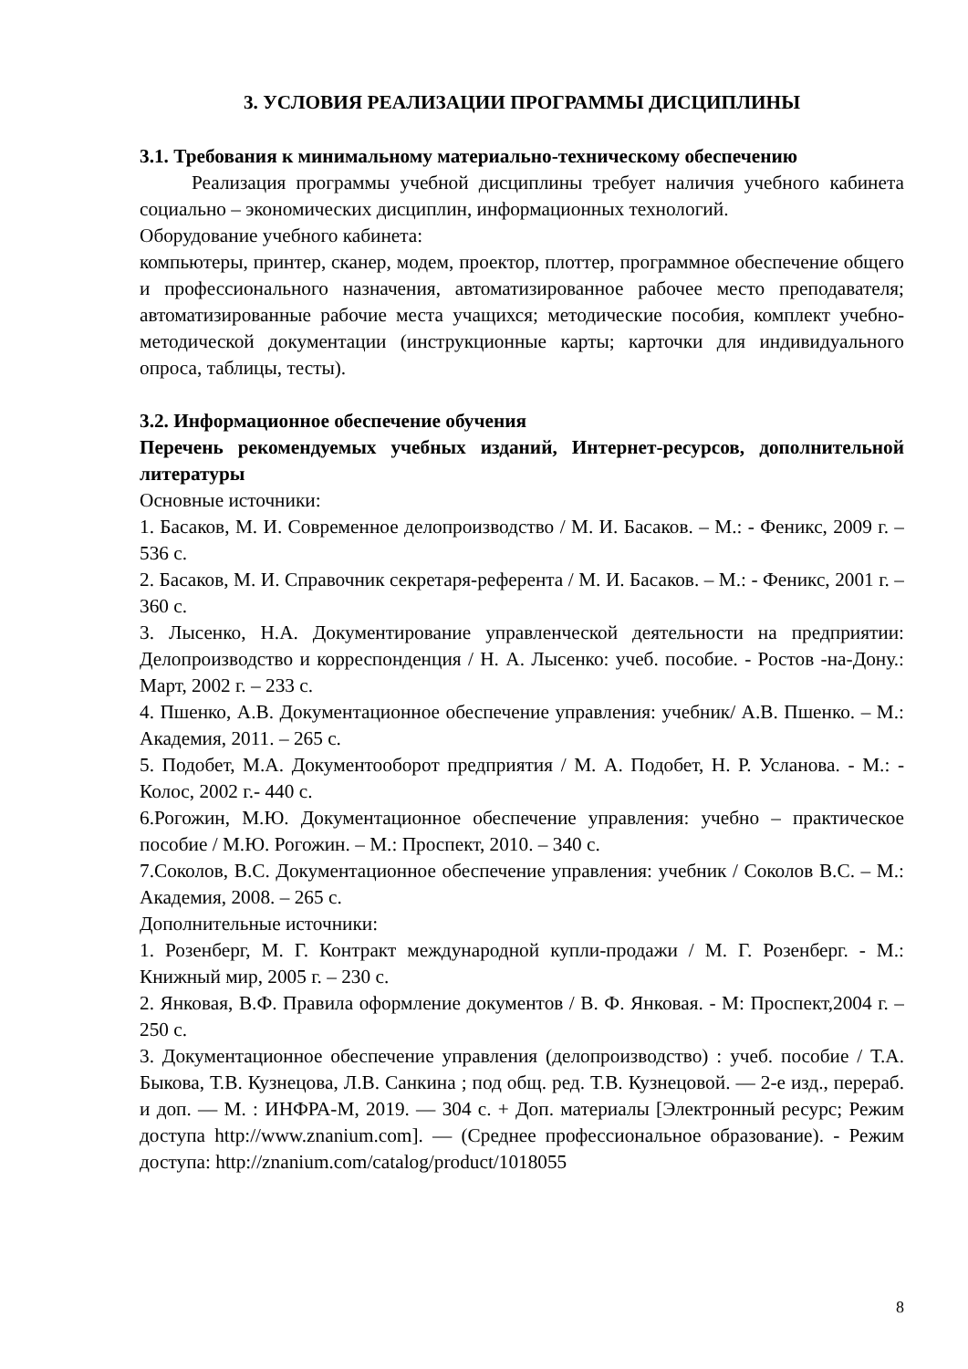3. УСЛОВИЯ РЕАЛИЗАЦИИ ПРОГРАММЫ ДИСЦИПЛИНЫ
3.1. Требования к минимальному материально-техническому обеспечению
Реализация программы учебной дисциплины требует наличия учебного кабинета социально – экономических дисциплин, информационных технологий.
Оборудование учебного кабинета:
компьютеры, принтер, сканер, модем, проектор, плоттер, программное обеспечение общего и профессионального назначения, автоматизированное рабочее место преподавателя; автоматизированные рабочие места учащихся; методические пособия, комплект учебно-методической документации (инструкционные карты; карточки для индивидуального опроса, таблицы, тесты).
3.2. Информационное обеспечение обучения
Перечень рекомендуемых учебных изданий, Интернет-ресурсов, дополнительной литературы
Основные источники:
1. Басаков, М. И. Современное делопроизводство / М. И. Басаков. – М.: - Феникс, 2009 г. – 536 с.
2. Басаков, М. И. Справочник секретаря-референта / М. И. Басаков. – М.: - Феникс, 2001 г. – 360 с.
3. Лысенко, Н.А. Документирование управленческой деятельности на предприятии: Делопроизводство и корреспонденция / Н. А. Лысенко: учеб. пособие. - Ростов -на-Дону.: Март, 2002 г. – 233 с.
4. Пшенко, А.В. Документационное обеспечение управления: учебник/ А.В. Пшенко. – М.: Академия, 2011. – 265 с.
5. Подобет, М.А. Документооборот предприятия / М. А. Подобет, Н. Р. Усланова. - М.: - Колос, 2002 г.- 440 с.
6.Рогожин, М.Ю. Документационное обеспечение управления: учебно – практическое пособие / М.Ю. Рогожин. – М.: Проспект, 2010. – 340 с.
7.Соколов, В.С. Документационное обеспечение управления: учебник / Соколов В.С. – М.: Академия, 2008. – 265 с.
Дополнительные источники:
1. Розенберг, М. Г. Контракт международной купли-продажи / М. Г. Розенберг. - М.: Книжный мир, 2005 г. – 230 с.
2. Янковая, В.Ф. Правила оформление документов / В. Ф. Янковая. - М: Проспект,2004 г. – 250 с.
3. Документационное обеспечение управления (делопроизводство) : учеб. пособие / Т.А. Быкова, Т.В. Кузнецова, Л.В. Санкина ; под общ. ред. Т.В. Кузнецовой. — 2-е изд., перераб. и доп. — М. : ИНФРА-М, 2019. — 304 с. + Доп. материалы [Электронный ресурс; Режим доступа http://www.znanium.com]. — (Среднее профессиональное образование). - Режим доступа: http://znanium.com/catalog/product/1018055
8